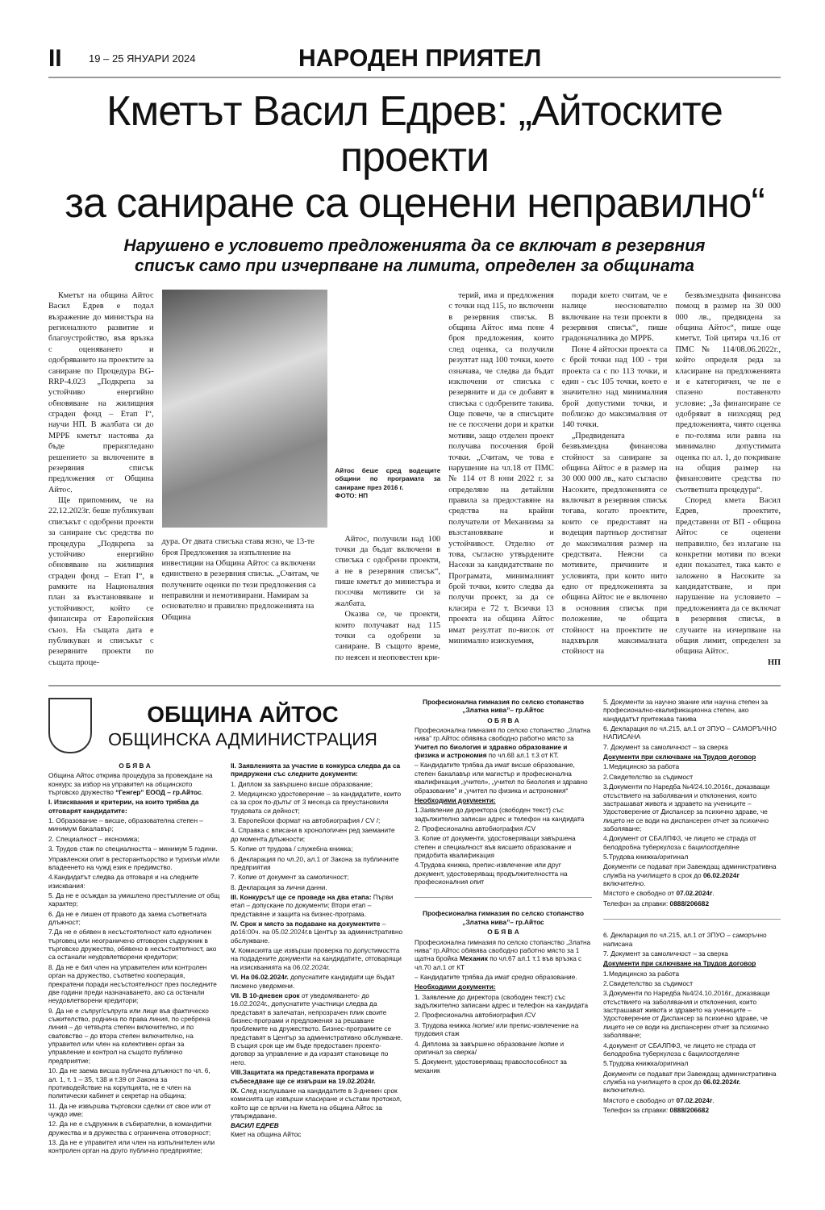II 19 – 25 ЯНУАРИ 2024 НАРОДЕН ПРИЯТЕЛ
Кметът Васил Едрев: „Айтоските проекти
за саниране са оценени неправилно“
Нарушено е условието предложенията да се включат в резервния
списък само при изчерпване на лимита, определен за общината
Кметът на община Айтос Васил Едрев е подал възражение до министъра на регионалното развитие и благоустройство, във връзка с оценяването и одобряването на проектите за саниране по Процедура BG-RRP-4.023 „Подкрепа за устойчиво енергийно обновяване на жилищния сграден фонд – Етап I“, научи НП. В жалбата си до МРРБ кметът настоява да бъде преразгледано решението за включените в резервния списък предложения от Община Айтос.
Ще припомним, че на 22.12.2023г. беше публикуван списъкът с одобрени проекти за саниране със средства по процедура „Подкрепа за устойчиво енергийно обновяване на жилищния сграден фонд – Етап I“, в рамките на Националния план за възстановяване и устойчивост, който се финансира от Европейския съюз. На същата дата е публикуван и списъкът с резервните проекти по същата проце-
дура. От двата списъка става ясно, че 13-те броя Предложения за изпълнение на инвестиции на Община Айтос са включени единствено в резервния списък. „Считам, че получените оценки по тези предложения са неправилни и немотивирани. Намирам за основателно и правилно предложенията на Община
Айтос беше сред водещите общини по програмата за саниране през 2016 г.
ФОТО: НП
Айтос, получили над 100 точки да бъдат включени в списъка с одобрени проекти, а не в резервния списък“, пише кметът до министъра и посочва мотивите си за жалбата.
Оказва се, че проекти, които получават над 115 точки са одобрени за саниране. В същото време, по неясен и неоповестен кри-
терий, има и предложения с точки над 115, но включени в резервния списък. В община Айтос има поне 4 броя предложения, които след оценка, са получили резултат над 100 точки, което означава, че следва да бъдат изключени от списъка с резервните и да се добавят в списъка с одобрените такива. Още повече, че в списъците не се посочени дори и кратки мотиви, защо отделен проект получава посочения брой точки. „Считам, че това е нарушение на чл.18 от ПМС № 114 от 8 юни 2022 г. за определяне на детайлни правила за предоставяне на средства на крайни получатели от Механизма за възстановяване и устойчивост. Отделно от това, съгласно утвърдените Насоки за кандидатстване по Програмата, минималният брой точки, които следва да получи проект, за да се класира е 72 т. Всички 13 проекта на община Айтос имат резултат по-висок от минимално изискуемия,
поради което считам, че е налице неоснователно включване на тези проекти в резервния списък“, пише градоначалника до МРРБ.
Поне 4 айтоски проекта са с брой точки над 100 - три проекта са с по 113 точки, и един - със 105 точки, което е значително над минималния брой допустими точки, и поблизко до максималния от 140 точки.
„Предвидената безвъзмездна финансова стойност за саниране за община Айтос е в размер на 30 000 000 лв., като съгласно Насоките, предложенията се включват в резервния списък тогава, когато проектите, които се предоставят на водещия партньор достигнат до максималния размер на средствата. Неясни са мотивите, причините и условията, при които нито едно от предложенията за община Айтос не е включено в основния списък при положение, че общата стойност на проектите не надхвърля максималната стойност на
безвъзмездната финансова помощ в размер на 30 000 000 лв., предвидена за община Айтос“, пише още кметът. Той цитира чл.16 от ПМС № 114/08.06.2022г., който определя реда за класиране на предложенията и е категоричен, че не е спазено поставеното условие: „За финансиране се одобряват в низходящ ред предложенията, чиято оценка е по-голяма или равна на минимално допустимата оценка по ал. 1, до покриване на общия размер на финансовите средства по съответната процедура“.
Според кмета Васил Едрев, проектите, представени от ВП - община Айтос се оценени неправилно, без излагане на конкретни мотиви по всеки един показател, така както е заложено в Насоките за кандидатстване, и при нарушение на условието – предложенията да се включат в резервния списък, в случаите на изчерпване на общия лимит, определен за община Айтос.
НП
ОБЩИНА АЙТОС
ОБЩИНСКА АДМИНИСТРАЦИЯ
О Б Я В А
Община Айтос открива процедура за провеждане на конкурс за избор на управител на общинското търговско дружество “Генгер” ЕООД – гр.Айтос.
I. Изисквания и критерии, на които трябва да отговарят кандидатите:
1. Образование – висше, образователна степен – минимум бакалавър;
2. Специалност – икономика;
3. Трудов стаж по специалността – минимум 5 години.
Управленски опит в ресторантьорство и туризъм и/или владеенето на чужд език е предимство.
4.Кандидатът следва да отговаря и на следните изисквания:
5. Да не е осъждан за умишлено престъпление от общ характер;
6. Да не е лишен от правото да заема съответната длъжност;
7.Да не е обявен в несъстоятелност като едноличен търговец или неограничено отговорен съдружник в търговско дружество, обявено в несъстоятелност, ако са останали неудовлетворени кредитори;
8. Да не е бил член на управителен или контролен орган на дружество, съответно кооперация, прекратени поради несъстоятелност през последните две години преди назначаването, ако са останали неудовлетворени кредитори;
9. Да не е съпруг/съпруга или лице във фактическо съжителство, роднина по права линия, по сребрена линия – до четвърта степен включително, и по сватовство – до втора степен включително, на управител или член на колективен орган за управление и контрол на същото публично предприятие;
10. Да не заема висша публична длъжност по чл. 6, ал. 1, т. 1 – 35, т.38 и т.39 от Закона за противодействие на корупцията, не е член на политически кабинет и секретар на община;
11. Да не извършва търговски сделки от свое или от чуждо име;
12. Да не е съдружник в събирателни, в командитни дружества и в дружества с ограничена отговорност;
13. Да не е управител или член на изпълнителен или контролен орган на друго публично предприятие;
II. Заявленията за участие в конкурса следва да са придружени със следните документи:
1. Диплом за завършено висше образование;
2. Медицинско удостоверение – за кандидатите, които са за срок по-дълъг от 3 месеца са преустановили трудовата си дейност;
3. Европейски формат на автобиография / CV /;
4. Справка с вписани в хронологичен ред заеманите до момента длъжности;
5. Копие от трудова / служебна книжка;
6. Декларация по чл.20, ал.1 от Закона за публичните предприятия
7. Копие от документ за самоличност;
8. Декларация за лични данни.
III. Конкурсът ще се проведе на два етапа: Първи етап – допускане по документи; Втори етап – представяне и защита на бизнес-програма.
IV. Срок и място за подаване на документите – до16:00ч. на 05.02.2024г.в Център за административно обслужване.
V. Комисията ще извърши проверка по допустимостта на подадените документи на кандидатите, отговарящи на изискванията на 06.02.2024г.
VI. На 06.02.2024г. допуснатите кандидати ще бъдат писмено уведомени.
VII. В 10-дневен срок от уведомяването- до 16.02.2024г., допуснатите участници следва да представят в запечатан, непрозрачен плик своите бизнес-програми и предложения за решаване проблемите на дружеството. Бизнес-програмите се представят в Център за административно обслужване. В същия срок ще им бъде предоставен проекто- договор за управление и да изразят становище по него.
VIII.Защитата на представената програма и събеседване ще се извърши на 19.02.2024г.
IX. След изслушване на кандидатите в 3-дневен срок комисията ще извърши класиране и състави протокол, който ще се връчи на Кмета на община Айтос за утвърждаване.
ВАСИЛ ЕДРЕВ
Кмет на община Айтос
Професионална гимназия по селско стопанство „Златна нива”– гр.Айтос
О Б Я В А
Професионална гимназия по селско стопанство „Златна нива” гр.Айтос обявява свободно работно място за Учител по биология и здравно образование и физика и астрономия по чл.68 ал.1 т.3 от КТ.
– Кандидатите трябва да имат висше образование, степен бакалавър или магистър и професионална квалификация „учител», „учител по биология и здравно образование” и „учител по физика и астрономия“
Необходими документи:
1.Заявление до директора (свободен текст) със задължително записан адрес и телефон на кандидата
2. Професионална автобиография /CV
3. Копие от документи, удостоверяващи завършена степен и специалност във висшето образование и придобита квалификация
4.Трудова книжка, препис-извлечение или друг документ, удостоверяващ продължителността на професионалния опит
Професионална гимназия по селско стопанство „Златна нива”– гр.Айтос
О Б Я В А
Професионална гимназия по селско стопанство „Златна нива” гр.Айтос обявява свободно работно място за 1 щатна бройка Механик по чл.67 ал.1 т.1 във връзка с чл.70 ал.1 от КТ
– Кандидатите трябва да имат средно образование.
Необходими документи:
1. Заявление до директора (свободен текст) със задължително записани адрес и телефон на кандидата
2. Професионална автобиография /CV
3. Трудова книжка /копие/ или препис-извлечение на трудовия стаж
4. Диплома за завършено образование /копие и оригинал за сверка/
5. Документ, удостоверяващ правоспособност за механик
5. Документи за научно звание или научна степен за професионално-квалификационна степен, ако кандидатът притежава такива
6. Декларация по чл.215, ал.1 от ЗПУО – САМОРЪЧНО НАПИСАНА
7. Документ за самоличност – за сверка
Документи при сключване на Трудов договор
1.Медицинско за работа
2.Свидетелство за съдимост
3.Документи по Наредба №4/24.10.2016г., доказващи отсъствието на заболявания и отклонения, които застрашават живота и здравето на учениците – Удостоверение от Диспансер за психично здраве, че лицето не се води на диспансерен отчет за психично заболяване;
4.Документ от СБАЛПФЗ, че лицето не страда от белодробна туберкулоза с бацилоотделяне
5.Трудова книжка/оригинал
Документи се подават при Завеждащ административна служба на училището в срок до 06.02.2024г включително.
Мястото е свободно от 07.02.2024г.
Телефон за справки: 0888/206682
6. Декларация по чл.215, ал.1 от ЗПУО – саморъчно написана
7. Документ за самоличност – за сверка
Документи при сключване на Трудов договор
1.Медицинско за работа
2.Свидетелство за съдимост
3.Документи по Наредба №4/24.10.2016г., доказващи отсъствието на заболявания и отклонения, които застрашават живота и здравето на учениците – Удостоверение от Диспансер за психично здраве, че лицето не се води на диспансерен отчет за психично заболяване;
4.документ от СБАЛПФЗ, че лицето не страда от белодробна туберкулоза с бацилоотделяне
5.Трудова книжка/оригинал
Документи се подават при Завеждащ административна служба на училището в срок до 06.02.2024г. включително.
Мястото е свободно от 07.02.2024г.
Телефон за справки: 0888/206682